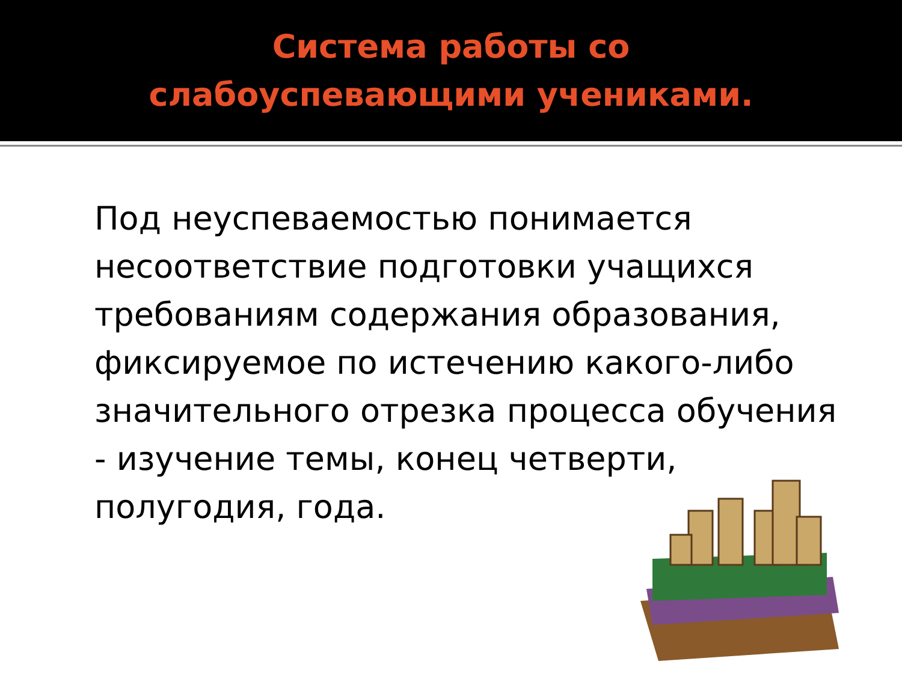Система работы со слабоуспевающими учениками.
Под неуспеваемостью понимается несоответствие подготовки учащихся требованиям содержания образования, фиксируемое по истечению какого-либо значительного отрезка процесса обучения - изучение темы, конец четверти, полугодия, года.